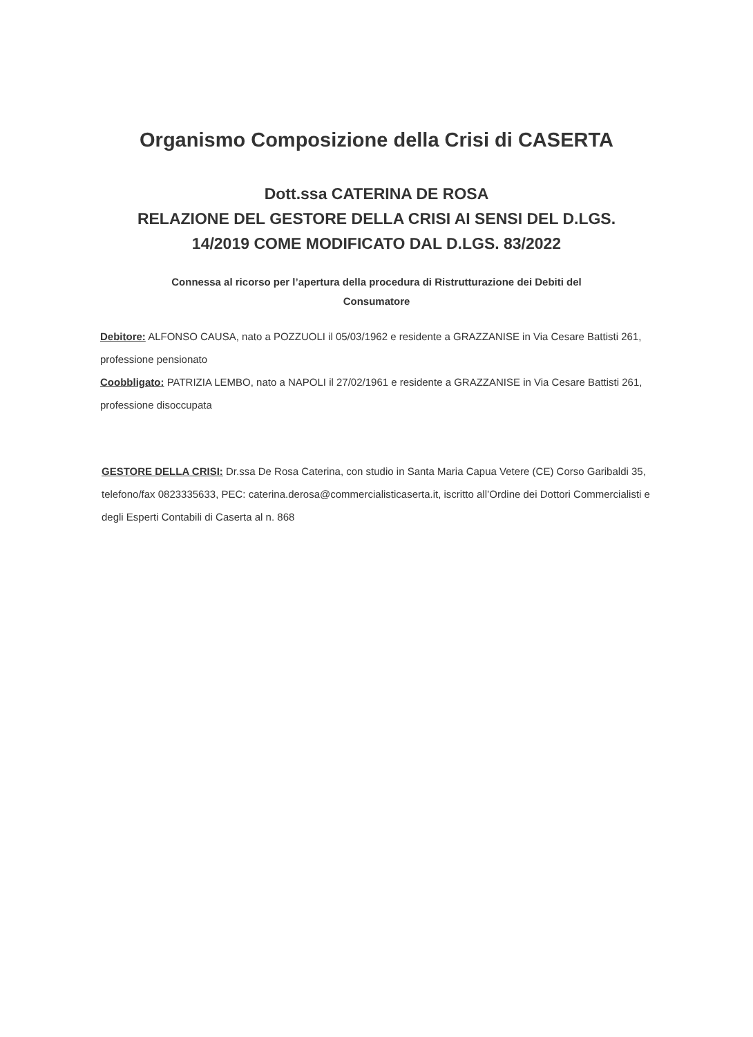Organismo Composizione della Crisi di CASERTA
Dott.ssa CATERINA DE ROSA
RELAZIONE DEL GESTORE DELLA CRISI AI SENSI DEL D.LGS.
14/2019 COME MODIFICATO DAL D.LGS. 83/2022
Connessa al ricorso per l’apertura della procedura di Ristrutturazione dei Debiti del
Consumatore
Debitore: ALFONSO CAUSA, nato a POZZUOLI il 05/03/1962 e residente a GRAZZANISE in Via Cesare Battisti 261, professione pensionato
Coobbligato: PATRIZIA LEMBO, nato a NAPOLI il 27/02/1961 e residente a GRAZZANISE in Via Cesare Battisti 261, professione disoccupata
GESTORE DELLA CRISI: Dr.ssa De Rosa Caterina, con studio in Santa Maria Capua Vetere (CE) Corso Garibaldi 35, telefono/fax 0823335633, PEC: caterina.derosa@commercialisticaserta.it, iscritto all’Ordine dei Dottori Commercialisti e degli Esperti Contabili di Caserta al n. 868